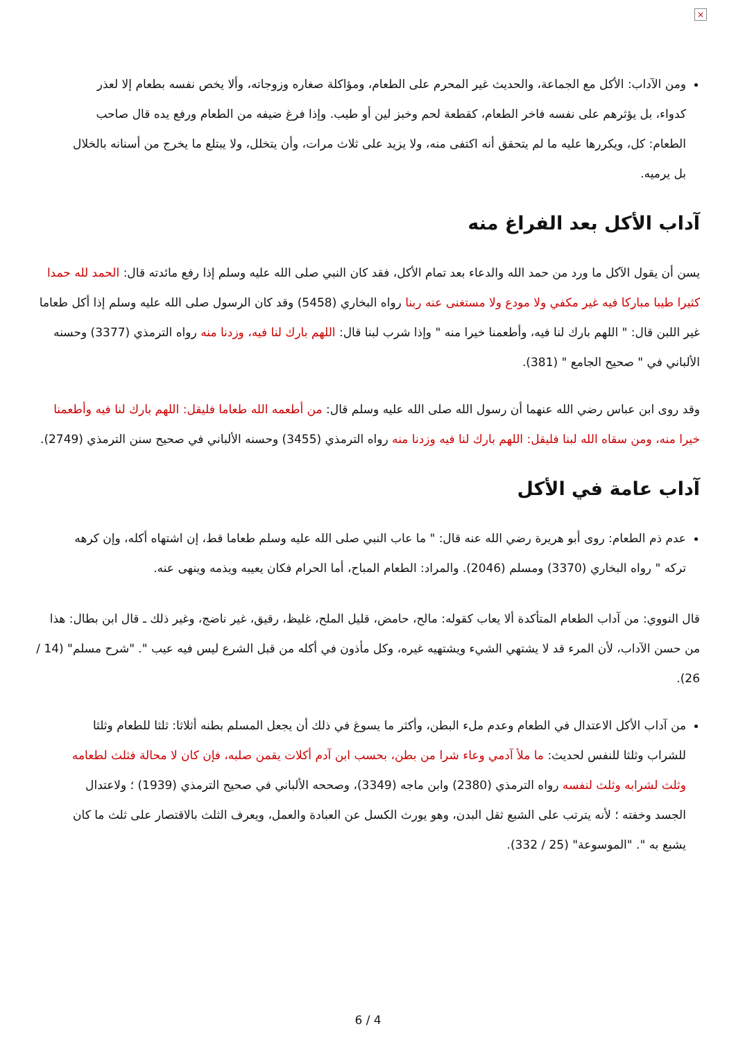×
ومن الآداب: الأكل مع الجماعة، والحديث غير المحرم على الطعام، ومؤاكلة صغاره وزوجاته، وألا يخص نفسه بطعام إلا لعذر كدواء، بل يؤثرهم على نفسه فاخر الطعام، كقطعة لحم وخبز لين أو طيب. وإذا فرغ ضيفه من الطعام ورفع يده قال صاحب الطعام: كل، ويكررها عليه ما لم يتحقق أنه اكتفى منه، ولا يزيد على ثلاث مرات، وأن يتخلل، ولا يبتلع ما يخرج من أسنانه بالخلال بل يرميه.
آداب الأكل بعد الفراغ منه
يسن أن يقول الآكل ما ورد من حمد الله والدعاء بعد تمام الأكل، فقد كان النبي صلى الله عليه وسلم إذا رفع مائدته قال: الحمد لله حمدا كثيرا طيبا مباركا فيه غير مكفي ولا مودع ولا مستغنى عنه ربنا رواه البخاري (5458) وقد كان الرسول صلى الله عليه وسلم إذا أكل طعاما غير اللبن قال: " اللهم بارك لنا فيه، وأطعمنا خيرا منه " وإذا شرب لبنا قال: اللهم بارك لنا فيه، وزدنا منه رواه الترمذي (3377) وحسنه الألباني في " صحيح الجامع " (381).
وقد روى ابن عباس رضي الله عنهما أن رسول الله صلى الله عليه وسلم قال: من أطعمه الله طعاما فليقل: اللهم بارك لنا فيه وأطعمنا خيرا منه، ومن سقاه الله لبنا فليقل: اللهم بارك لنا فيه وزدنا منه رواه الترمذي (3455) وحسنه الألباني في صحيح سنن الترمذي (2749).
آداب عامة في الأكل
عدم ذم الطعام: روى أبو هريرة رضي الله عنه قال: " ما عاب النبي صلى الله عليه وسلم طعاما قط، إن اشتهاه أكله، وإن كرهه تركه " رواه البخاري (3370) ومسلم (2046). والمراد: الطعام المباح، أما الحرام فكان يعيبه ويذمه وينهى عنه.
قال النووي: من آداب الطعام المتأكدة ألا يعاب كقوله: مالح، حامض، قليل الملح، غليظ، رقيق، غير ناضج، وغير ذلك ـ قال ابن بطال: هذا من حسن الآداب، لأن المرء قد لا يشتهي الشيء ويشتهيه غيره، وكل مأذون في أكله من قبل الشرع ليس فيه عيب ". "شرح مسلم" (14 / 26).
من آداب الأكل الاعتدال في الطعام وعدم ملء البطن، وأكثر ما يسوغ في ذلك أن يجعل المسلم بطنه أثلاثا: ثلثا للطعام وثلثا للشراب وثلثا للنفس لحديث: ما ملأ آدمي وعاء شرا من بطن، بحسب ابن آدم أكلات يقمن صلبه، فإن كان لا محالة فثلث لطعامه وثلث لشرابه وثلث لنفسه رواه الترمذي (2380) وابن ماجه (3349)، وصححه الألباني في صحيح الترمذي (1939) ؛ ولاعتدال الجسد وخفته ؛ لأنه يترتب على الشبع ثقل البدن، وهو يورث الكسل عن العبادة والعمل، ويعرف الثلث بالاقتصار على ثلث ما كان يشبع به ". "الموسوعة" (25 / 332).
6 / 4